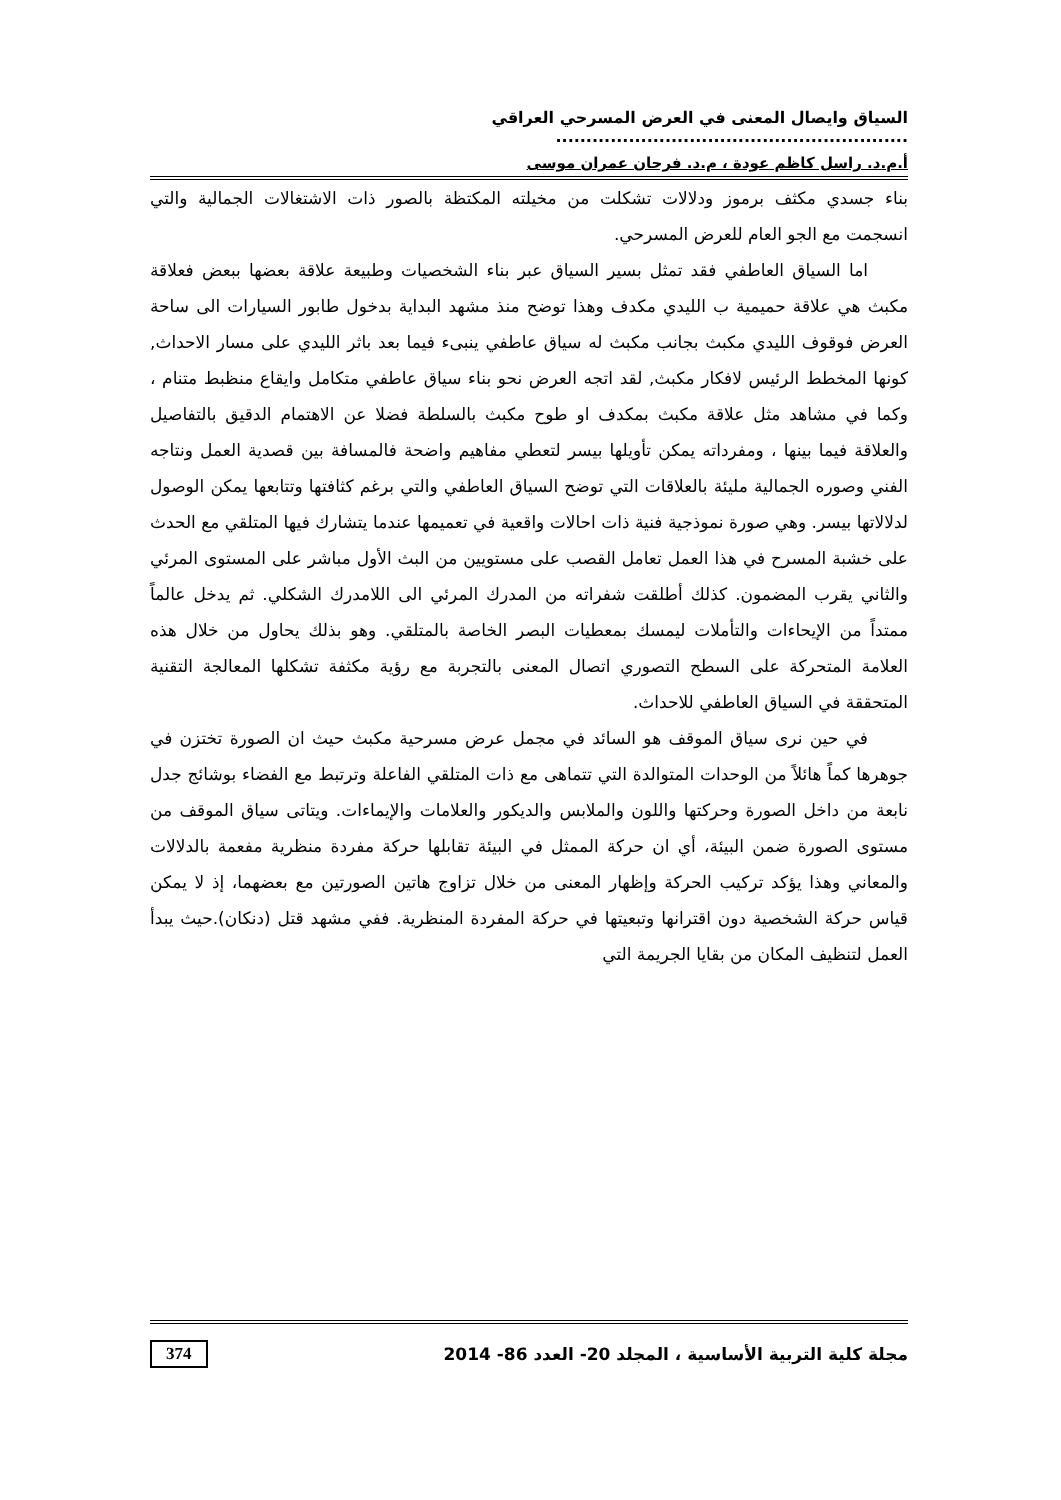السياق وايصال المعنى في العرض المسرحي العراقي ..........................................................
أ.م.د. راسل كاظم عودة ، م.د. فرحان عمران موسى
بناء جسدي مكثف برموز ودلالات تشكلت من مخيلته المكتظة بالصور ذات الاشتغالات الجمالية والتي انسجمت مع الجو العام للعرض المسرحي.
اما السياق العاطفي فقد تمثل بسير السياق عبر بناء الشخصيات وطبيعة علاقة بعضها ببعض فعلاقة مكبث هي علاقة حميمية ب الليدي مكدف وهذا توضح منذ مشهد البداية بدخول طابور السيارات الى ساحة العرض فوقوف الليدي مكبث بجانب مكبث له سياق عاطفي ينبىء فيما بعد باثر الليدي على مسار الاحداث, كونها المخطط الرئيس لافكار مكبث, لقد اتجه العرض نحو بناء سياق عاطفي متكامل وايقاع منظبط متنام ، وكما في مشاهد مثل علاقة مكبث بمكدف او طوح مكبث بالسلطة فضلا عن الاهتمام الدقيق بالتفاصيل والعلاقة فيما بينها ، ومفرداته يمكن تأويلها بيسر لتعطي مفاهيم واضحة فالمسافة بين قصدية العمل ونتاجه الفني وصوره الجمالية مليئة بالعلاقات التي توضح السياق العاطفي والتي برغم كثافتها وتتابعها يمكن الوصول لدلالاتها بيسر. وهي صورة نموذجية فنية ذات احالات واقعية في تعميمها عندما يتشارك فيها المتلقي مع الحدث على خشبة المسرح في هذا العمل تعامل القصب على مستويين من البث الأول مباشر على المستوى المرئي والثاني يقرب المضمون. كذلك أطلقت شفراته من المدرك المرئي الى اللامدرك الشكلي. ثم يدخل عالماً ممتداً من الإيحاءات والتأملات ليمسك بمعطيات البصر الخاصة بالمتلقي. وهو بذلك يحاول من خلال هذه العلامة المتحركة على السطح التصوري اتصال المعنى بالتجربة مع رؤية مكثفة تشكلها المعالجة التقنية المتحققة في السياق العاطفي للاحداث.
في حين نرى سياق الموقف هو السائد في مجمل عرض مسرحية مكبث حيث ان الصورة تختزن في جوهرها كماً هائلاً من الوحدات المتوالدة التي تتماهى مع ذات المتلقي الفاعلة وترتبط مع الفضاء بوشائج جدل نابعة من داخل الصورة وحركتها واللون والملابس والديكور والعلامات والإيماءات. ويتاتى سياق الموقف من مستوى الصورة ضمن البيئة، أي ان حركة الممثل في البيئة تقابلها حركة مفردة منظرية مفعمة بالدلالات والمعاني وهذا يؤكد تركيب الحركة وإظهار المعنى من خلال تزاوج هاتين الصورتين مع بعضهما، إذ لا يمكن قياس حركة الشخصية دون اقترانها وتبعيتها في حركة المفردة المنظرية. ففي مشهد قتل (دنكان).حيث يبدأ العمل لتنظيف المكان من بقايا الجريمة التي
مجلة كلية التربية الأساسية ، المجلد 20- العدد 86- 2014 374